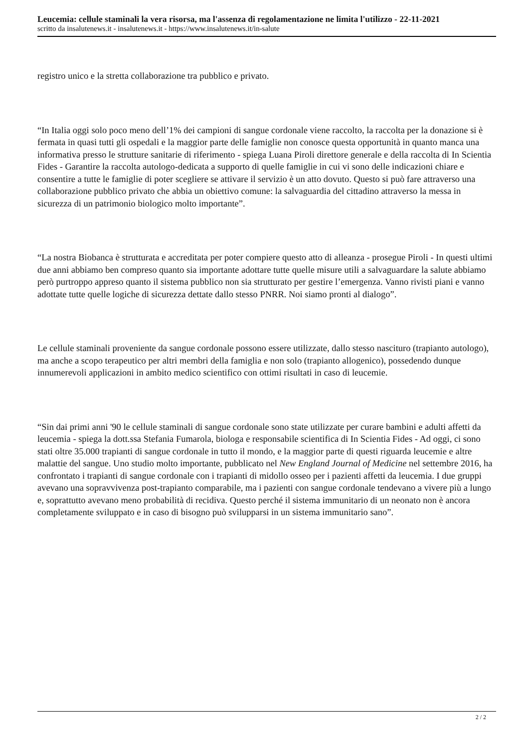Leucemia: cellule staminali la vera risorsa, ma l'assenza di regolamentazione ne limita l'utilizzo - 22-11-2021
scritto da insalutenews.it - insalutenews.it - https://www.insalutenews.it/in-salute
registro unico e la stretta collaborazione tra pubblico e privato.
“In Italia oggi solo poco meno dell’1% dei campioni di sangue cordonale viene raccolto, la raccolta per la donazione si è fermata in quasi tutti gli ospedali e la maggior parte delle famiglie non conosce questa opportunità in quanto manca una informativa presso le strutture sanitarie di riferimento - spiega Luana Piroli direttore generale e della raccolta di In Scientia Fides - Garantire la raccolta autologo-dedicata a supporto di quelle famiglie in cui vi sono delle indicazioni chiare e consentire a tutte le famiglie di poter scegliere se attivare il servizio è un atto dovuto. Questo si può fare attraverso una collaborazione pubblico privato che abbia un obiettivo comune: la salvaguardia del cittadino attraverso la messa in sicurezza di un patrimonio biologico molto importante”.
“La nostra Biobanca è strutturata e accreditata per poter compiere questo atto di alleanza - prosegue Piroli - In questi ultimi due anni abbiamo ben compreso quanto sia importante adottare tutte quelle misure utili a salvaguardare la salute abbiamo però purtroppo appreso quanto il sistema pubblico non sia strutturato per gestire l’emergenza. Vanno rivisti piani e vanno adottate tutte quelle logiche di sicurezza dettate dallo stesso PNRR. Noi siamo pronti al dialogo”.
Le cellule staminali proveniente da sangue cordonale possono essere utilizzate, dallo stesso nascituro (trapianto autologo), ma anche a scopo terapeutico per altri membri della famiglia e non solo (trapianto allogenico), possedendo dunque innumerevoli applicazioni in ambito medico scientifico con ottimi risultati in caso di leucemie.
“Sin dai primi anni '90 le cellule staminali di sangue cordonale sono state utilizzate per curare bambini e adulti affetti da leucemia - spiega la dott.ssa Stefania Fumarola, biologa e responsabile scientifica di In Scientia Fides - Ad oggi, ci sono stati oltre 35.000 trapianti di sangue cordonale in tutto il mondo, e la maggior parte di questi riguarda leucemie e altre malattie del sangue. Uno studio molto importante, pubblicato nel New England Journal of Medicine nel settembre 2016, ha confrontato i trapianti di sangue cordonale con i trapianti di midollo osseo per i pazienti affetti da leucemia. I due gruppi avevano una sopravvivenza post-trapianto comparabile, ma i pazienti con sangue cordonale tendevano a vivere più a lungo e, soprattutto avevano meno probabilità di recidiva. Questo perché il sistema immunitario di un neonato non è ancora completamente sviluppato e in caso di bisogno può svilupparsi in un sistema immunitario sano”.
2 / 2